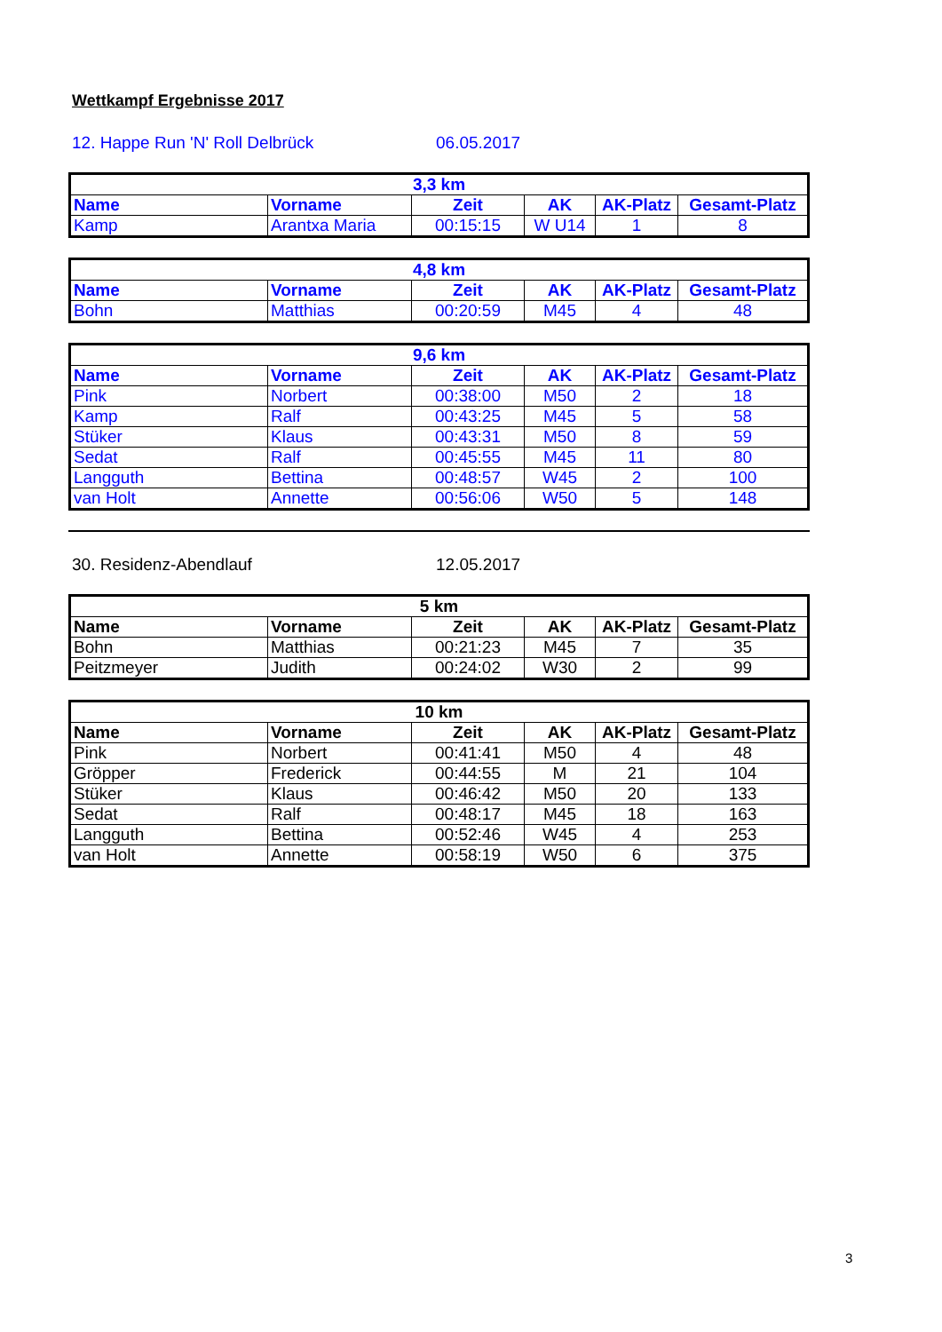Wettkampf Ergebnisse 2017
12. Happe Run 'N' Roll Delbrück 06.05.2017
| 3,3 km | | | | | |
| --- | --- | --- | --- | --- | --- |
| Name | Vorname | Zeit | AK | AK-Platz | Gesamt-Platz |
| Kamp | Arantxa Maria | 00:15:15 | W U14 | 1 | 8 |
| 4,8 km | | | | | |
| --- | --- | --- | --- | --- | --- |
| Name | Vorname | Zeit | AK | AK-Platz | Gesamt-Platz |
| Bohn | Matthias | 00:20:59 | M45 | 4 | 48 |
| 9,6 km | | | | | |
| --- | --- | --- | --- | --- | --- |
| Name | Vorname | Zeit | AK | AK-Platz | Gesamt-Platz |
| Pink | Norbert | 00:38:00 | M50 | 2 | 18 |
| Kamp | Ralf | 00:43:25 | M45 | 5 | 58 |
| Stüker | Klaus | 00:43:31 | M50 | 8 | 59 |
| Sedat | Ralf | 00:45:55 | M45 | 11 | 80 |
| Langguth | Bettina | 00:48:57 | W45 | 2 | 100 |
| van Holt | Annette | 00:56:06 | W50 | 5 | 148 |
30. Residenz-Abendlauf 12.05.2017
| 5 km | | | | | |
| --- | --- | --- | --- | --- | --- |
| Name | Vorname | Zeit | AK | AK-Platz | Gesamt-Platz |
| Bohn | Matthias | 00:21:23 | M45 | 7 | 35 |
| Peitzmeyer | Judith | 00:24:02 | W30 | 2 | 99 |
| 10 km | | | | | |
| --- | --- | --- | --- | --- | --- |
| Name | Vorname | Zeit | AK | AK-Platz | Gesamt-Platz |
| Pink | Norbert | 00:41:41 | M50 | 4 | 48 |
| Gröpper | Frederick | 00:44:55 | M | 21 | 104 |
| Stüker | Klaus | 00:46:42 | M50 | 20 | 133 |
| Sedat | Ralf | 00:48:17 | M45 | 18 | 163 |
| Langguth | Bettina | 00:52:46 | W45 | 4 | 253 |
| van Holt | Annette | 00:58:19 | W50 | 6 | 375 |
3